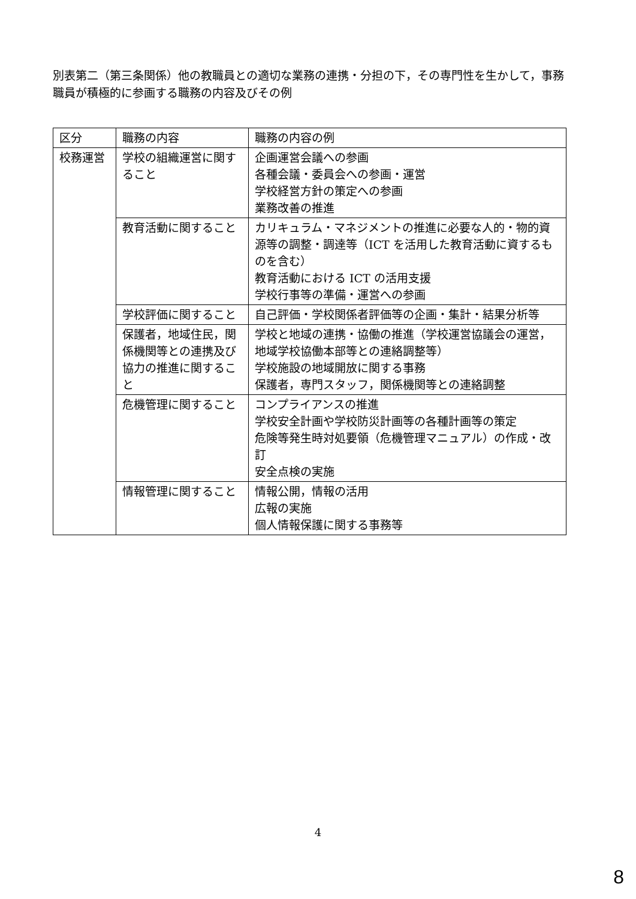別表第二（第三条関係）他の教職員との適切な業務の連携・分担の下，その専門性を生かして，事務職員が積極的に参画する職務の内容及びその例
| 区分 | 職務の内容 | 職務の内容の例 |
| --- | --- | --- |
| 校務運営 | 学校の組織運営に関すること | 企画運営会議への参画 各種会議・委員会への参画・運営 学校経営方針の策定への参画 業務改善の推進 |
| | 教育活動に関すること | カリキュラム・マネジメントの推進に必要な人的・物的資源等の調整・調達等（ICT を活用した教育活動に資するものを含む） 教育活動における ICT の活用支援 学校行事等の準備・運営への参画 |
| | 学校評価に関すること | 自己評価・学校関係者評価等の企画・集計・結果分析等 |
| | 保護者，地域住民，関係機関等との連携及び協力の推進に関すること | 学校と地域の連携・協働の推進（学校運営協議会の運営，地域学校協働本部等との連絡調整等） 学校施設の地域開放に関する事務 保護者，専門スタッフ，関係機関等との連絡調整 |
| | 危機管理に関すること | コンプライアンスの推進 学校安全計画や学校防災計画等の各種計画等の策定 危険等発生時対処要領（危機管理マニュアル）の作成・改訂 安全点検の実施 |
| | 情報管理に関すること | 情報公開，情報の活用 広報の実施 個人情報保護に関する事務等 |
4
8